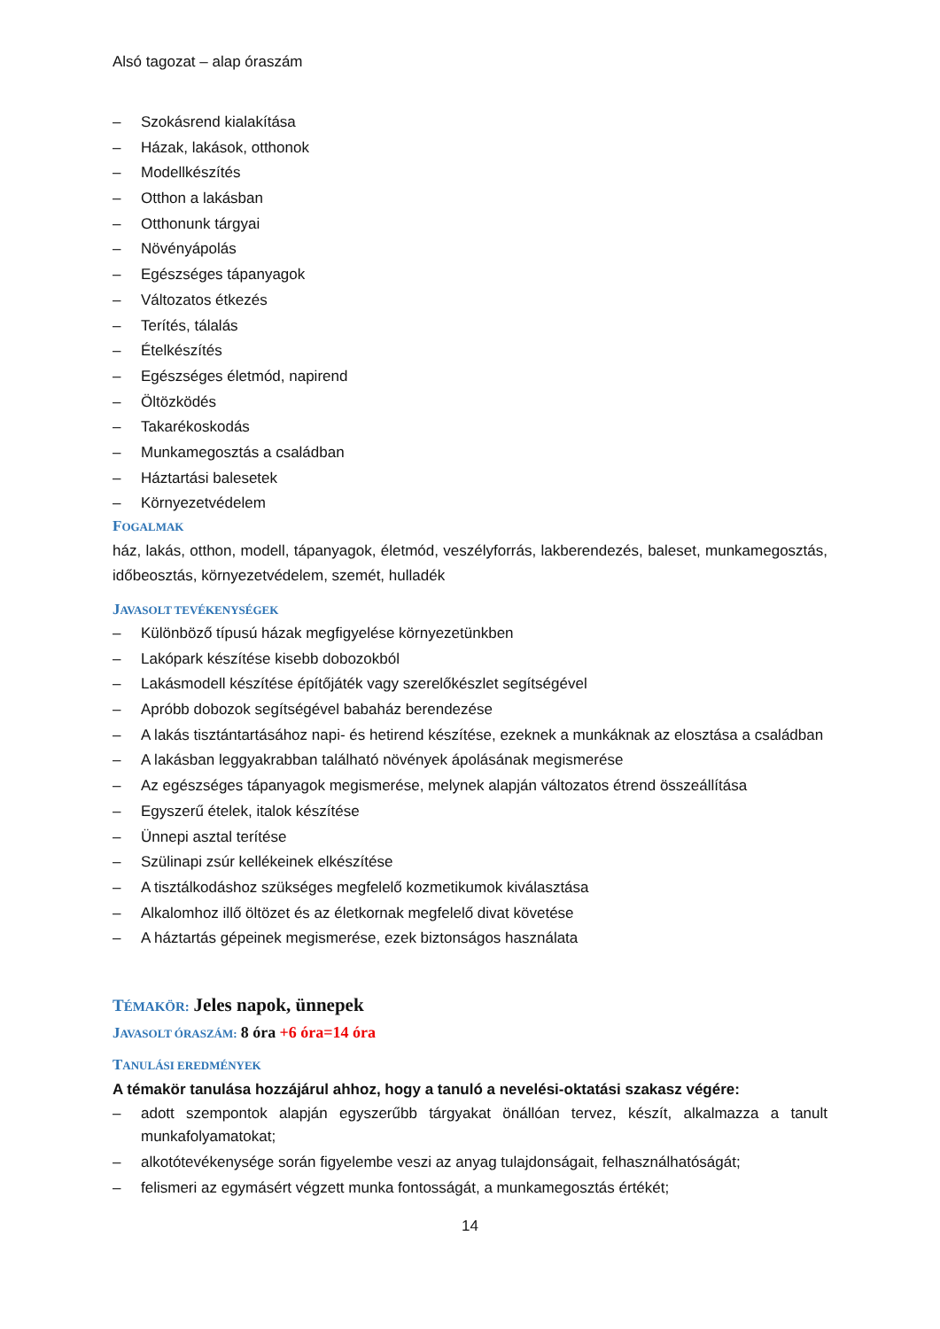Alsó tagozat – alap óraszám
– Szokásrend kialakítása
– Házak, lakások, otthonok
– Modellkészítés
– Otthon a lakásban
– Otthonunk tárgyai
– Növényápolás
– Egészséges tápanyagok
– Változatos étkezés
– Terítés, tálalás
– Ételkészítés
– Egészséges életmód, napirend
– Öltözködés
– Takarékoskodás
– Munkamegosztás a családban
– Háztartási balesetek
– Környezetvédelem
FOGALMAK
ház, lakás, otthon, modell, tápanyagok, életmód, veszélyforrás, lakberendezés, baleset, munkamegosztás, időbeosztás, környezetvédelem, szemét, hulladék
JAVASOLT TEVÉKENYSÉGEK
– Különböző típusú házak megfigyelése környezetünkben
– Lakópark készítése kisebb dobozokból
– Lakásmodell készítése építőjáték vagy szerelőkészlet segítségével
– Apróbb dobozok segítségével babaház berendezése
– A lakás tisztántartásához napi- és hetirend készítése, ezeknek a munkáknak az elosztása a családban
– A lakásban leggyakrabban található növények ápolásának megismerése
– Az egészséges tápanyagok megismerése, melynek alapján változatos étrend összeállítása
– Egyszerű ételek, italok készítése
– Ünnepi asztal terítése
– Szülinapi zsúr kellékeinek elkészítése
– A tisztálkodáshoz szükséges megfelelő kozmetikumok kiválasztása
– Alkalomhoz illő öltözet és az életkornak megfelelő divat követése
– A háztartás gépeinek megismerése, ezek biztonságos használata
TÉMAKÖR: Jeles napok, ünnepek
JAVASOLT ÓRASZÁM: 8 óra +6 óra=14 óra
TANULÁSI EREDMÉNYEK
A témakör tanulása hozzájárul ahhoz, hogy a tanuló a nevelési-oktatási szakasz végére:
– adott szempontok alapján egyszerűbb tárgyakat önállóan tervez, készít, alkalmazza a tanult munkafolyamatokat;
– alkotótevékenysége során figyelembe veszi az anyag tulajdonságait, felhasználhatóságát;
– felismeri az egymásért végzett munka fontosságát, a munkamegosztás értékét;
14